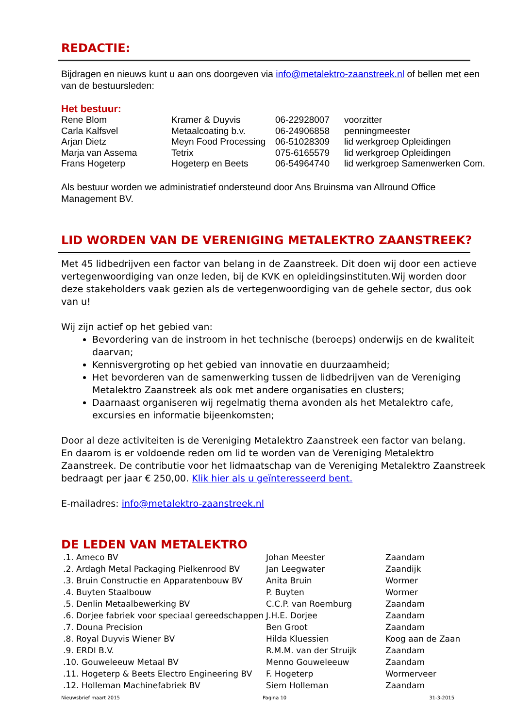REDACTIE:
Bijdragen en nieuws kunt u aan ons doorgeven via info@metalektro-zaanstreek.nl of bellen met een van de bestuursleden:
Het bestuur:
| Rene Blom | Kramer & Duyvis | 06-22928007 | voorzitter |
| Carla Kalfsvel | Metaalcoating b.v. | 06-24906858 | penningmeester |
| Arjan Dietz | Meyn Food Processing | 06-51028309 | lid werkgroep Opleidingen |
| Marja van Assema | Tetrix | 075-6165579 | lid werkgroep Opleidingen |
| Frans Hogeterp | Hogeterp en Beets | 06-54964740 | lid werkgroep Samenwerken Com. |
Als bestuur worden we administratief ondersteund door Ans Bruinsma van Allround Office Management BV.
LID WORDEN VAN DE VERENIGING METALEKTRO ZAANSTREEK?
Met 45 lidbedrijven een factor van belang in de Zaanstreek. Dit doen wij door een actieve vertegenwoordiging van onze leden, bij de KVK en opleidingsinstituten.Wij worden door deze stakeholders vaak gezien als de vertegenwoordiging van de gehele sector, dus ook van u!
Wij zijn actief op het gebied van:
Bevordering van de instroom in het technische (beroeps) onderwijs en de kwaliteit daarvan;
Kennisvergroting op het gebied van innovatie en duurzaamheid;
Het bevorderen van de samenwerking tussen de lidbedrijven van de Vereniging Metalektro Zaanstreek als ook met andere organisaties en clusters;
Daarnaast organiseren wij regelmatig thema avonden als het Metalektro cafe, excursies en informatie bijeenkomsten;
Door al deze activiteiten is de Vereniging Metalektro Zaanstreek een factor van belang.
En daarom is er voldoende reden om lid te worden van de Vereniging Metalektro Zaanstreek. De contributie voor het lidmaatschap van de Vereniging Metalektro Zaanstreek bedraagt per jaar € 250,00. Klik hier als u geïnteresseerd bent.
E-mailadres: info@metalektro-zaanstreek.nl
DE LEDEN VAN METALEKTRO
| .1. Ameco BV | Johan Meester | Zaandam |
| .2. Ardagh Metal Packaging Pielkenrood BV | Jan Leegwater | Zaandijk |
| .3. Bruin Constructie en Apparatenbouw BV | Anita Bruin | Wormer |
| .4. Buyten Staalbouw | P. Buyten | Wormer |
| .5. Denlin Metaalbewerking BV | C.C.P. van Roemburg | Zaandam |
| .6. Dorjee fabriek voor speciaal gereedschappen | J.H.E. Dorjee | Zaandam |
| .7. Douna Precision | Ben Groot | Zaandam |
| .8. Royal Duyvis Wiener BV | Hilda Kluessien | Koog aan de Zaan |
| .9. ERDI B.V. | R.M.M. van der Struijk | Zaandam |
| .10. Gouweleeuw Metaal BV | Menno Gouweleeuw | Zaandam |
| .11. Hogeterp & Beets Electro Engineering BV | F. Hogeterp | Wormerveer |
| .12. Holleman Machinefabriek BV | Siem Holleman | Zaandam |
Nieuwsbrief maart 2015 Pagina 10 31-3-2015